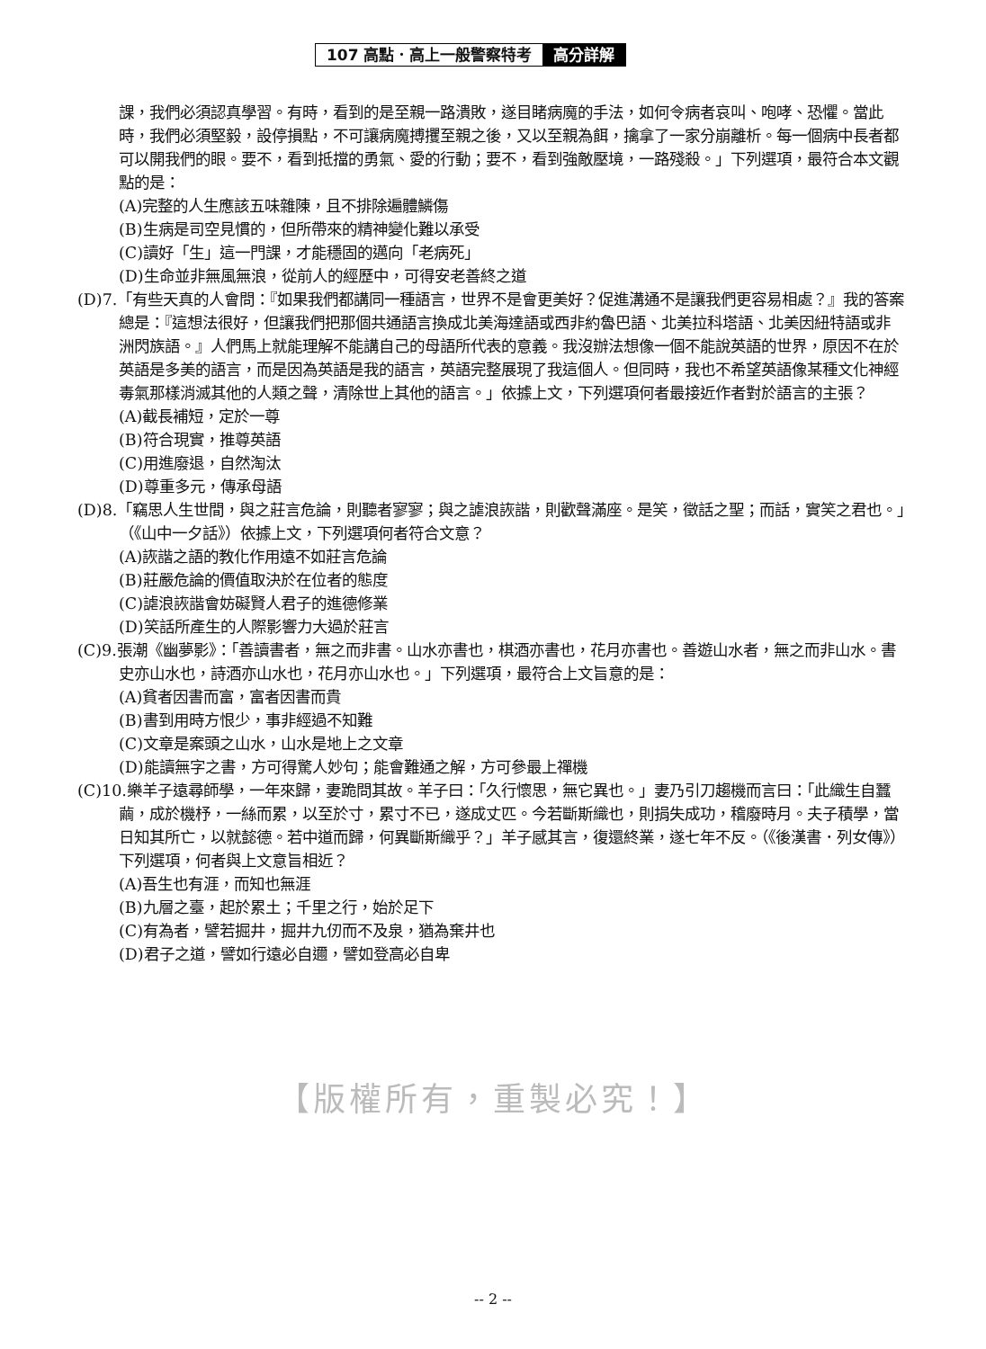107 高點．高上一般警察特考 高分詳解
課，我們必須認真學習。有時，看到的是至親一路潰敗，遂目睹病魔的手法，如何令病者哀叫、咆哮、恐懼。當此時，我們必須堅毅，設停損點，不可讓病魔搏攫至親之後，又以至親為餌，擒拿了一家分崩離析。每一個病中長者都可以開我們的眼。要不，看到抵擋的勇氣、愛的行動；要不，看到強敵壓境，一路殘殺。」下列選項，最符合本文觀點的是：
(A)完整的人生應該五味雜陳，且不排除遍體鱗傷
(B)生病是司空見慣的，但所帶來的精神變化難以承受
(C)讀好「生」這一門課，才能穩固的邁向「老病死」
(D)生命並非無風無浪，從前人的經歷中，可得安老善終之道
(D)7.「有些天真的人會問：『如果我們都講同一種語言，世界不是會更美好？促進溝通不是讓我們更容易相處？』我的答案總是：『這想法很好，但讓我們把那個共通語言換成北美海達語或西非約魯巴語、北美拉科塔語、北美因紐特語或非洲閃族語。』人們馬上就能理解不能講自己的母語所代表的意義。我沒辦法想像一個不能說英語的世界，原因不在於英語是多美的語言，而是因為英語是我的語言，英語完整展現了我這個人。但同時，我也不希望英語像某種文化神經毒氣那樣消滅其他的人類之聲，清除世上其他的語言。」依據上文，下列選項何者最接近作者對於語言的主張？
(A)截長補短，定於一尊
(B)符合現實，推尊英語
(C)用進廢退，自然淘汰
(D)尊重多元，傳承母語
(D)8.「竊思人生世間，與之莊言危論，則聽者寥寥；與之謔浪詼諧，則歡聲滿座。是笑，徵話之聖；而話，實笑之君也。」（《山中一夕話》）依據上文，下列選項何者符合文意？
(A)詼諧之語的教化作用遠不如莊言危論
(B)莊嚴危論的價值取決於在位者的態度
(C)謔浪詼諧會妨礙賢人君子的進德修業
(D)笑話所產生的人際影響力大過於莊言
(C)9.張潮《幽夢影》：「善讀書者，無之而非書。山水亦書也，棋酒亦書也，花月亦書也。善遊山水者，無之而非山水。書史亦山水也，詩酒亦山水也，花月亦山水也。」下列選項，最符合上文旨意的是：
(A)貧者因書而富，富者因書而貴
(B)書到用時方恨少，事非經過不知難
(C)文章是案頭之山水，山水是地上之文章
(D)能讀無字之書，方可得驚人妙句；能會難通之解，方可參最上禪機
(C)10.樂羊子遠尋師學，一年來歸，妻跪問其故。羊子曰：「久行懷思，無它異也。」妻乃引刀趨機而言曰：「此織生自蠶繭，成於機杼，一絲而累，以至於寸，累寸不已，遂成丈匹。今若斷斯織也，則捐失成功，稽廢時月。夫子積學，當日知其所亡，以就懿德。若中道而歸，何異斷斯織乎？」羊子感其言，復還終業，遂七年不反。（《後漢書．列女傳》）下列選項，何者與上文意旨相近？
(A)吾生也有涯，而知也無涯
(B)九層之臺，起於累土；千里之行，始於足下
(C)有為者，譬若掘井，掘井九仞而不及泉，猶為棄井也
(D)君子之道，譬如行遠必自邇，譬如登高必自卑
【版權所有，重製必究！】
-- 2 --